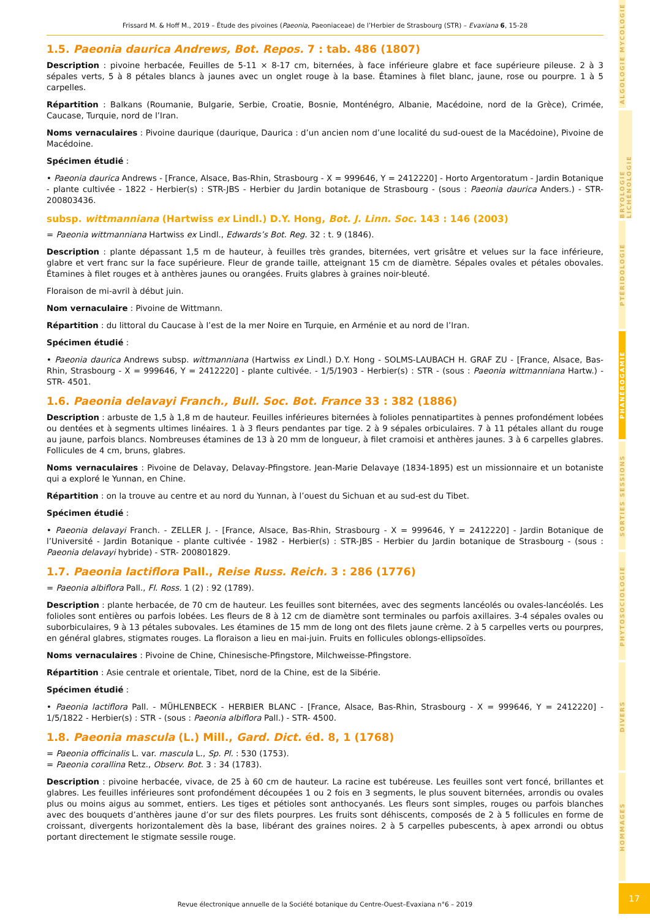Frissard M. & Hoff M., 2019 – Étude des pivoines (Paeonia, Paeoniaceae) de l’Herbier de Strasbourg (STR) – Evaxiana 6, 15-28
1.5. Paeonia daurica Andrews, Bot. Repos. 7 : tab. 486 (1807)
Description : pivoine herbacée, Feuilles de 5-11 × 8-17 cm, biternées, à face inférieure glabre et face supérieure pileuse. 2 à 3 sépales verts, 5 à 8 pétales blancs à jaunes avec un onglet rouge à la base. Étamines à filet blanc, jaune, rose ou pourpre. 1 à 5 carpelles.
Répartition : Balkans (Roumanie, Bulgarie, Serbie, Croatie, Bosnie, Monténégro, Albanie, Macédoine, nord de la Grèce), Crimée, Caucase, Turquie, nord de l’Iran.
Noms vernaculaires : Pivoine daurique (daurique, Daurica : d’un ancien nom d’une localité du sud-ouest de la Macédoine), Pivoine de Macédoine.
Spécimen étudié :
• Paeonia daurica Andrews - [France, Alsace, Bas-Rhin, Strasbourg - X = 999646, Y = 2412220] - Horto Argentoratum - Jardin Botanique - plante cultivée - 1822 - Herbier(s) : STR-JBS - Herbier du Jardin botanique de Strasbourg - (sous : Paeonia daurica Anders.) - STR- 200803436.
subsp. wittmanniana (Hartwiss ex Lindl.) D.Y. Hong, Bot. J. Linn. Soc. 143 : 146 (2003)
= Paeonia wittmanniana Hartwiss ex Lindl., Edwards’s Bot. Reg. 32 : t. 9 (1846).
Description : plante dépassant 1,5 m de hauteur, à feuilles très grandes, biternées, vert grisâtre et velues sur la face inférieure, glabre et vert franc sur la face supérieure. Fleur de grande taille, atteignant 15 cm de diamètre. Sépales ovales et pétales obovales. Étamines à filet rouges et à anthères jaunes ou orangées. Fruits glabres à graines noir-bleuté.
Floraison de mi-avril à début juin.
Nom vernaculaire : Pivoine de Wittmann.
Répartition : du littoral du Caucase à l’est de la mer Noire en Turquie, en Arménie et au nord de l’Iran.
Spécimen étudié :
• Paeonia daurica Andrews subsp. wittmanniana (Hartwiss ex Lindl.) D.Y. Hong - SOLMS-LAUBACH H. GRAF ZU - [France, Alsace, Bas-Rhin, Strasbourg - X = 999646, Y = 2412220] - plante cultivée. - 1/5/1903 - Herbier(s) : STR - (sous : Paeonia wittmanniana Hartw.) - STR- 4501.
1.6. Paeonia delavayi Franch., Bull. Soc. Bot. France 33 : 382 (1886)
Description : arbuste de 1,5 à 1,8 m de hauteur. Feuilles inférieures biternées à folioles pennatipartites à pennes profondément lobées ou dentées et à segments ultimes linéaires. 1 à 3 fleurs pendantes par tige. 2 à 9 sépales orbiculaires. 7 à 11 pétales allant du rouge au jaune, parfois blancs. Nombreuses étamines de 13 à 20 mm de longueur, à filet cramoisi et anthères jaunes. 3 à 6 carpelles glabres. Follicules de 4 cm, bruns, glabres.
Noms vernaculaires : Pivoine de Delavay, Delavay-Pfingstore. Jean-Marie Delavaye (1834-1895) est un missionnaire et un botaniste qui a exploré le Yunnan, en Chine.
Répartition : on la trouve au centre et au nord du Yunnan, à l’ouest du Sichuan et au sud-est du Tibet.
Spécimen étudié :
• Paeonia delavayi Franch. - ZELLER J. - [France, Alsace, Bas-Rhin, Strasbourg - X = 999646, Y = 2412220] - Jardin Botanique de l’Université - Jardin Botanique - plante cultivée - 1982 - Herbier(s) : STR-JBS - Herbier du Jardin botanique de Strasbourg - (sous : Paeonia delavayi hybride) - STR- 200801829.
1.7. Paeonia lactiflora Pall., Reise Russ. Reich. 3 : 286 (1776)
= Paeonia albiflora Pall., Fl. Ross. 1 (2) : 92 (1789).
Description : plante herbacée, de 70 cm de hauteur. Les feuilles sont biternées, avec des segments lancéolés ou ovales-lancéolés. Les folioles sont entières ou parfois lobées. Les fleurs de 8 à 12 cm de diamètre sont terminales ou parfois axillaires. 3-4 sépales ovales ou suborbiculaires, 9 à 13 pétales subovales. Les étamines de 15 mm de long ont des filets jaune crème. 2 à 5 carpelles verts ou pourpres, en général glabres, stigmates rouges. La floraison a lieu en mai-juin. Fruits en follicules oblongs-ellipsoïdes.
Noms vernaculaires : Pivoine de Chine, Chinesische-Pfingstore, Milchweisse-Pfingstore.
Répartition : Asie centrale et orientale, Tibet, nord de la Chine, est de la Sibérie.
Spécimen étudié :
• Paeonia lactiflora Pall. - MÜHLENBECK - HERBIER BLANC - [France, Alsace, Bas-Rhin, Strasbourg - X = 999646, Y = 2412220] - 1/5/1822 - Herbier(s) : STR - (sous : Paeonia albiflora Pall.) - STR- 4500.
1.8. Paeonia mascula (L.) Mill., Gard. Dict. éd. 8, 1 (1768)
= Paeonia officinalis L. var. mascula L., Sp. Pl. : 530 (1753).
= Paeonia corallina Retz., Observ. Bot. 3 : 34 (1783).
Description : pivoine herbacée, vivace, de 25 à 60 cm de hauteur. La racine est tubéreuse. Les feuilles sont vert foncé, brillantes et glabres. Les feuilles inférieures sont profondément découpées 1 ou 2 fois en 3 segments, le plus souvent biternées, arrondis ou ovales plus ou moins aigus au sommet, entiers. Les tiges et pétioles sont anthocyanés. Les fleurs sont simples, rouges ou parfois blanches avec des bouquets d’anthères jaune d’or sur des filets pourpres. Les fruits sont déhiscents, composés de 2 à 5 follicules en forme de croissant, divergents horizontalement dès la base, libérant des graines noires. 2 à 5 carpelles pubescents, à apex arrondi ou obtus portant directement le stigmate sessile rouge.
Revue électronique annuelle de la Société botanique du Centre-Ouest–Evaxiana n°6 – 2019
ALGOLOGIE MYCOLOGIE
BRYOLOGIE LICHÉNOLOGIE
PTÉRIDOLOGIE
PHANÉROGAMIE
SORTIES SESSIONS
PHYTOSOCIOLOGIE
DIVERS
HOMMAGES
17